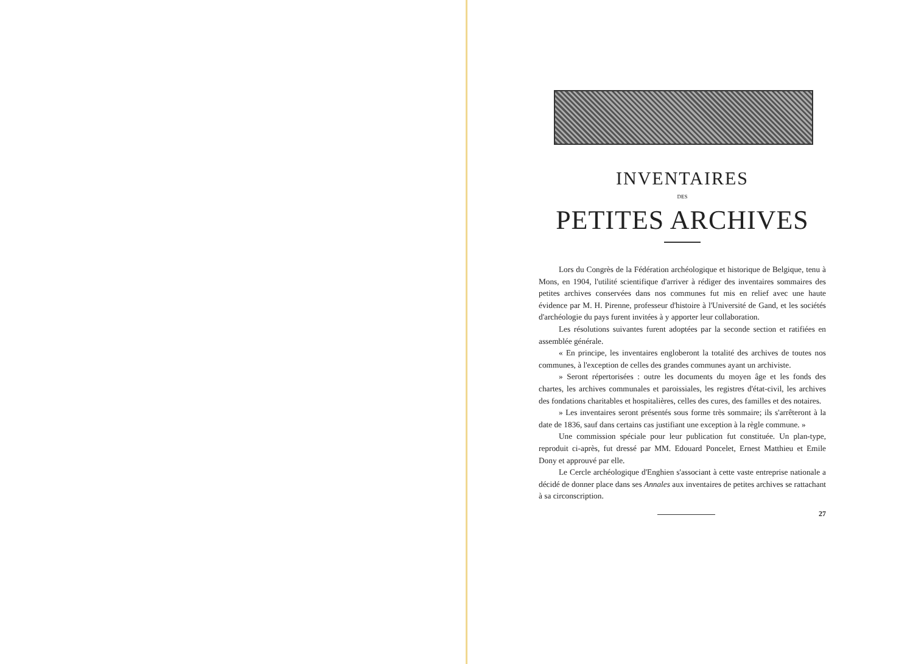INVENTAIRES
DES
PETITES ARCHIVES
Lors du Congrès de la Fédération archéologique et historique de Belgique, tenu à Mons, en 1904, l'utilité scientifique d'arriver à rédiger des inventaires sommaires des petites archives conservées dans nos communes fut mis en relief avec une haute évidence par M. H. Pirenne, professeur d'histoire à l'Université de Gand, et les sociétés d'archéologie du pays furent invitées à y apporter leur collaboration.
Les résolutions suivantes furent adoptées par la seconde section et ratifiées en assemblée générale.
« En principe, les inventaires engloberont la totalité des archives de toutes nos communes, à l'exception de celles des grandes communes ayant un archiviste.
» Seront répertorisées : outre les documents du moyen âge et les fonds des chartes, les archives communales et paroissiales, les registres d'état-civil, les archives des fondations charitables et hospitalières, celles des cures, des familles et des notaires.
» Les inventaires seront présentés sous forme très sommaire; ils s'arrêteront à la date de 1836, sauf dans certains cas justifiant une exception à la règle commune. »
Une commission spéciale pour leur publication fut constituée. Un plan-type, reproduit ci-après, fut dressé par MM. Edouard Poncelet, Ernest Matthieu et Emile Dony et approuvé par elle.
Le Cercle archéologique d'Enghien s'associant à cette vaste entreprise nationale a décidé de donner place dans ses Annales aux inventaires de petites archives se rattachant à sa circonscription.
27